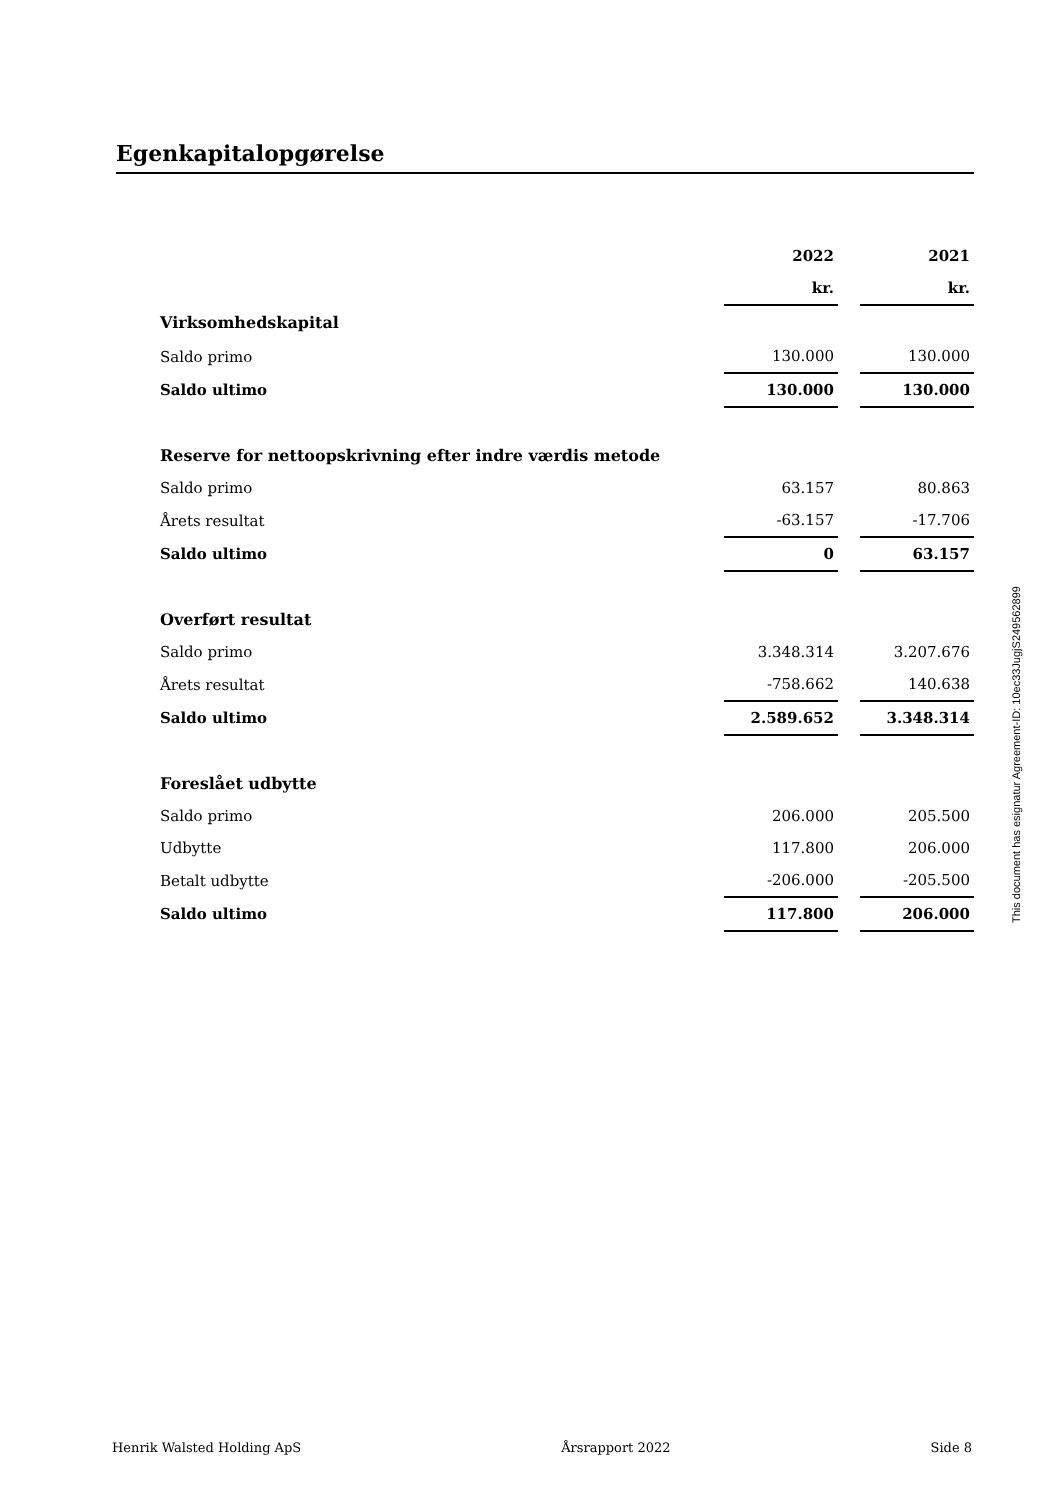Egenkapitalopgørelse
| | 2022 | | 2021 |
| --- | --- | --- | --- |
| | kr. | | kr. |
| Virksomhedskapital | | | |
| Saldo primo | 130.000 | | 130.000 |
| Saldo ultimo | 130.000 | | 130.000 |
| Reserve for nettoopskrivning efter indre værdis metode | | | |
| Saldo primo | 63.157 | | 80.863 |
| Årets resultat | -63.157 | | -17.706 |
| Saldo ultimo | 0 | | 63.157 |
| Overført resultat | | | |
| Saldo primo | 3.348.314 | | 3.207.676 |
| Årets resultat | -758.662 | | 140.638 |
| Saldo ultimo | 2.589.652 | | 3.348.314 |
| Foreslået udbytte | | | |
| Saldo primo | 206.000 | | 205.500 |
| Udbytte | 117.800 | | 206.000 |
| Betalt udbytte | -206.000 | | -205.500 |
| Saldo ultimo | 117.800 | | 206.000 |
This document has esignatur Agreement-ID: 10ec33JugjS249562899
Henrik Walsted Holding ApS Årsrapport 2022 Side 8